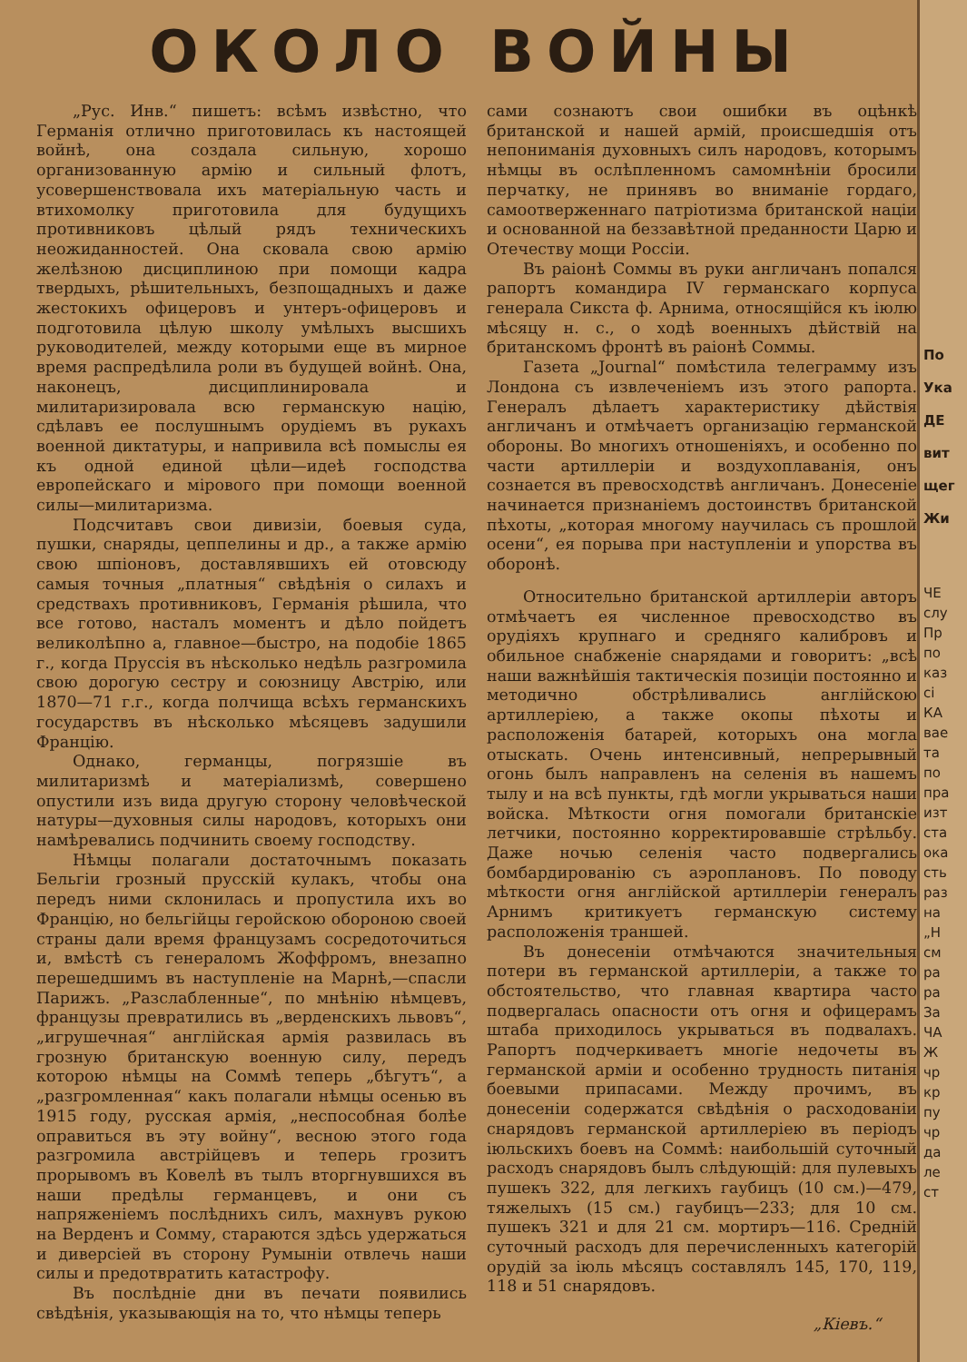ОКОЛО ВОЙНЫ
„Рус. Инв.“ пишетъ: всѣмъ извѣстно, что Германія отлично приготовилась къ настоящей войнѣ, она создала сильную, хорошо организованную армію и сильный флотъ, усовершенствовала ихъ матеріальную часть и втихомолку приготовила для будущихъ противниковъ цѣлый рядъ техническихъ неожиданностей. Она сковала свою армію желѣзною дисциплиною при помощи кадра твердыхъ, рѣшительныхъ, безпощадныхъ и даже жестокихъ офицеровъ и унтеръ-офицеровъ и подготовила цѣлую школу умѣлыхъ высшихъ руководителей, между которыми еще въ мирное время распредѣлила роли въ будущей войнѣ. Она, наконецъ, дисциплинировала и милитаризировала всю германскую націю, сдѣлавъ ее послушнымъ орудіемъ въ рукахъ военной диктатуры, и напривила всѣ помыслы ея къ одной единой цѣли—идеѣ господства европейскаго и мірового при помощи военной силы—милитаризма.
Подсчитавъ свои дивизіи, боевыя суда, пушки, снаряды, цеппелины и др., а также армію свою шпіоновъ, доставлявшихъ ей отовсюду самыя точныя „платныя“ свѣдѣнія о силахъ и средствахъ противниковъ, Германія рѣшила, что все готово, насталъ моментъ и дѣло пойдетъ великолѣпно а, главное—быстро, на подобіе 1865 г., когда Пруссія въ нѣсколько недѣль разгромила свою дорогую сестру и союзницу Австрію, или 1870—71 г.г., когда полчища всѣхъ германскихъ государствъ въ нѣсколько мѣсяцевъ задушили Францію.
Однако, германцы, погрязшіе въ милитаризмѣ и матеріализмѣ, совершено опустили изъ вида другую сторону человѣческой натуры—духовныя силы народовъ, которыхъ они намѣревались подчинить своему господству.
Нѣмцы полагали достаточнымъ показать Бельгіи грозный прусскій кулакъ, чтобы она передъ ними склонилась и пропустила ихъ во Францію, но бельгійцы геройскою обороною своей страны дали время французамъ сосредоточиться и, вмѣстѣ съ генераломъ Жоффромъ, внезапно перешедшимъ въ наступленіе на Марнѣ,—спасли Парижъ. „Разслабленные“, по мнѣнію нѣмцевъ, французы превратились въ „верденскихъ львовъ“, „игрушечная“ англійская армія развилась въ грозную британскую военную силу, передъ которою нѣмцы на Соммѣ теперь „бѣгутъ“, а „разгромленная“ какъ полагали нѣмцы осенью въ 1915 году, русская армія, „неспособная болѣе оправиться въ эту войну“, весною этого года разгромила австрійцевъ и теперь грозитъ прорывомъ въ Ковелѣ въ тылъ вторгнувшихся въ наши предѣлы германцевъ, и они съ напряженіемъ послѣднихъ силъ, махнувъ рукою на Верденъ и Сомму, стараются здѣсь удержаться и диверсіей въ сторону Румыніи отвлечь наши силы и предотвратить катастрофу.
Въ послѣдніе дни въ печати появились свѣдѣнія, указывающія на то, что нѣмцы теперь
сами сознаютъ свои ошибки въ оцѣнкѣ британской и нашей армій, происшедшія отъ непониманія духовныхъ силъ народовъ, которымъ нѣмцы въ ослѣпленномъ самомнѣніи бросили перчатку, не принявъ во вниманіе гордаго, самоотверженнаго патріотизма британской націи и основанной на беззавѣтной преданности Царю и Отечеству мощи Россіи.
Въ раіонѣ Соммы въ руки англичанъ попался рапортъ командира IV германскаго корпуса генерала Сикста ф. Арнима, относящійся къ іюлю мѣсяцу н. с., о ходѣ военныхъ дѣйствій на британскомъ фронтѣ въ раіонѣ Соммы.
Газета „Journal“ помѣстила телеграмму изъ Лондона съ извлеченіемъ изъ этого рапорта. Генералъ дѣлаетъ характеристику дѣйствія англичанъ и отмѣчаетъ организацію германской обороны. Во многихъ отношеніяхъ, и особенно по части артиллеріи и воздухоплаванія, онъ сознается въ превосходствѣ англичанъ. Донесеніе начинается признаніемъ достоинствъ британской пѣхоты, „которая многому научилась съ прошлой осени“, ея порыва при наступленіи и упорства въ оборонѣ.
Относительно британской артиллеріи авторъ отмѣчаетъ ея численное превосходство въ орудіяхъ крупнаго и средняго калибровъ и обильное снабженіе снарядами и говоритъ: „всѣ наши важнѣйшія тактическія позиціи постоянно и методично обстрѣливались англійскою артиллеріею, а также окопы пѣхоты и расположенія батарей, которыхъ она могла отыскать. Очень интенсивный, непрерывный огонь былъ направленъ на селенія въ нашемъ тылу и на всѣ пункты, гдѣ могли укрываться наши войска. Мѣткости огня помогали британскіе летчики, постоянно корректировавшіе стрѣльбу. Даже ночью селенія часто подвергались бомбардированію съ аэроплановъ. По поводу мѣткости огня англійской артиллеріи генералъ Арнимъ критикуетъ германскую систему расположенія траншей.
Въ донесеніи отмѣчаются значительныя потери въ германской артиллеріи, а также то обстоятельство, что главная квартира часто подвергалась опасности отъ огня и офицерамъ штаба приходилось укрываться въ подвалахъ. Рапортъ подчеркиваетъ многіе недочеты въ германской арміи и особенно трудность питанія боевыми припасами. Между прочимъ, въ донесеніи содержатся свѣдѣнія о расходованіи снарядовъ германской артиллеріею въ періодъ іюльскихъ боевъ на Соммѣ: наибольшій суточный расходъ снарядовъ былъ слѣдующій: для пулевыхъ пушекъ 322, для легкихъ гаубицъ (10 см.)—479, тяжелыхъ (15 см.) гаубицъ—233; для 10 см. пушекъ 321 и для 21 см. мортиръ—116. Средній суточный расходъ для перечисленныхъ категорій орудій за іюль мѣсяцъ составлялъ 145, 170, 119, 118 и 51 снарядовъ.
„Кіевъ.“
По
Ука
ДЕ
вит
щег
Жи
ЧЕ
слу
Пр
по
каз
сі
КА
вае
та
по
пра
изт
ста
ока
сть
раз
на
„Н
см
ра
ра
За
ЧА
Ж
чр
кр
пу
чр
да
ле
ст